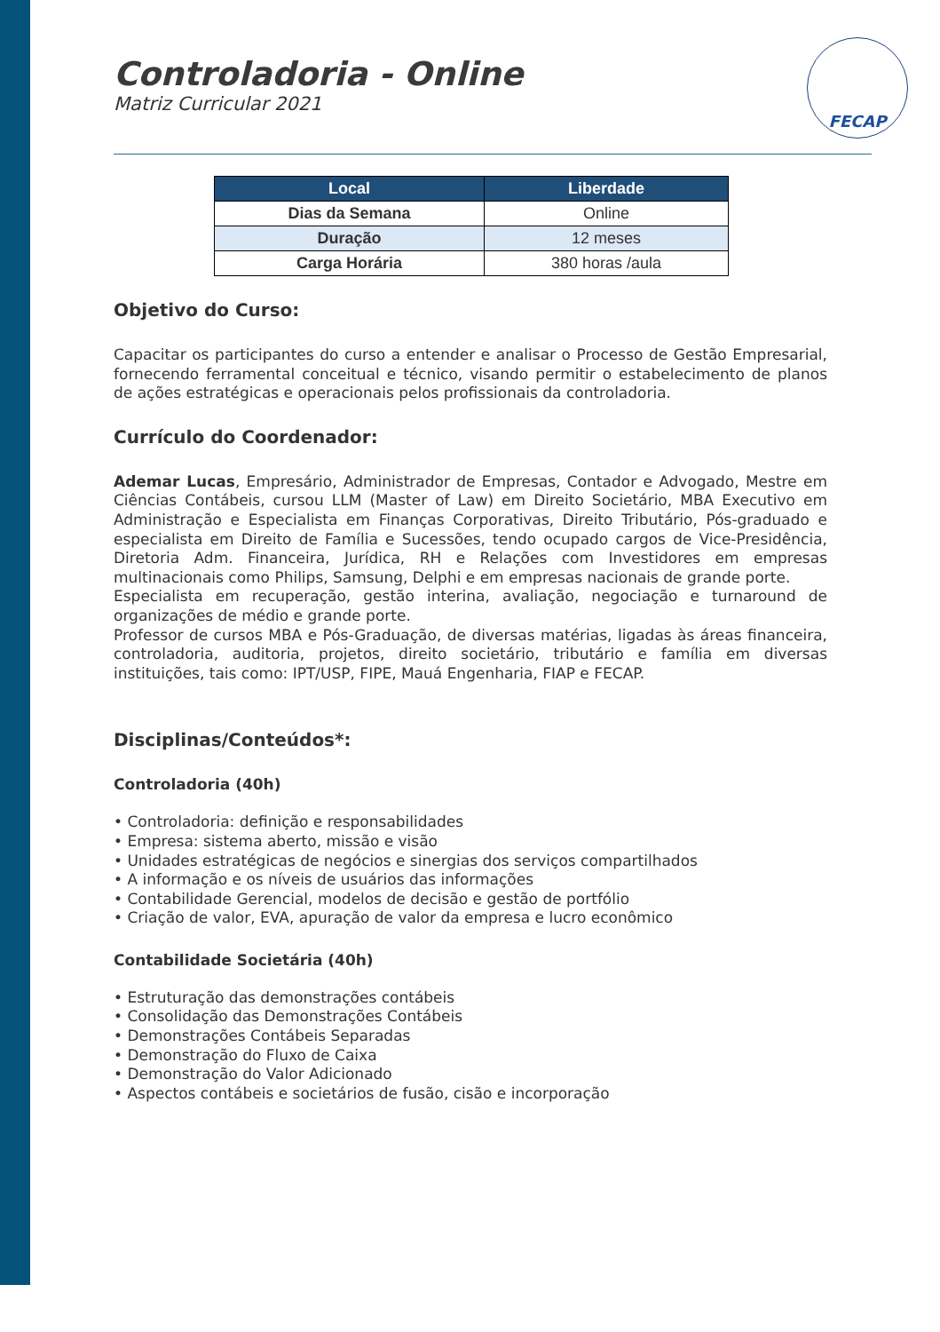FECAP
Controladoria - Online
Matriz Curricular 2021
| Local | Liberdade |
| --- | --- |
| Dias da Semana | Online |
| Duração | 12 meses |
| Carga Horária | 380 horas /aula |
Objetivo do Curso:
Capacitar os participantes do curso a entender e analisar o Processo de Gestão Empresarial, fornecendo ferramental conceitual e técnico, visando permitir o estabelecimento de planos de ações estratégicas e operacionais pelos profissionais da controladoria.
Currículo do Coordenador:
Ademar Lucas, Empresário, Administrador de Empresas, Contador e Advogado, Mestre em Ciências Contábeis, cursou LLM (Master of Law) em Direito Societário, MBA Executivo em Administração e Especialista em Finanças Corporativas, Direito Tributário, Pós-graduado e especialista em Direito de Família e Sucessões, tendo ocupado cargos de Vice-Presidência, Diretoria Adm. Financeira, Jurídica, RH e Relações com Investidores em empresas multinacionais como Philips, Samsung, Delphi e em empresas nacionais de grande porte.
Especialista em recuperação, gestão interina, avaliação, negociação e turnaround de organizações de médio e grande porte.
Professor de cursos MBA e Pós-Graduação, de diversas matérias, ligadas às áreas financeira, controladoria, auditoria, projetos, direito societário, tributário e família em diversas instituições, tais como: IPT/USP, FIPE, Mauá Engenharia, FIAP e FECAP.
Disciplinas/Conteúdos*:
Controladoria (40h)
• Controladoria: definição e responsabilidades
• Empresa: sistema aberto, missão e visão
• Unidades estratégicas de negócios e sinergias dos serviços compartilhados
• A informação e os níveis de usuários das informações
• Contabilidade Gerencial, modelos de decisão e gestão de portfólio
• Criação de valor, EVA, apuração de valor da empresa e lucro econômico
Contabilidade Societária (40h)
• Estruturação das demonstrações contábeis
• Consolidação das Demonstrações Contábeis
• Demonstrações Contábeis Separadas
• Demonstração do Fluxo de Caixa
• Demonstração do Valor Adicionado
• Aspectos contábeis e societários de fusão, cisão e incorporação